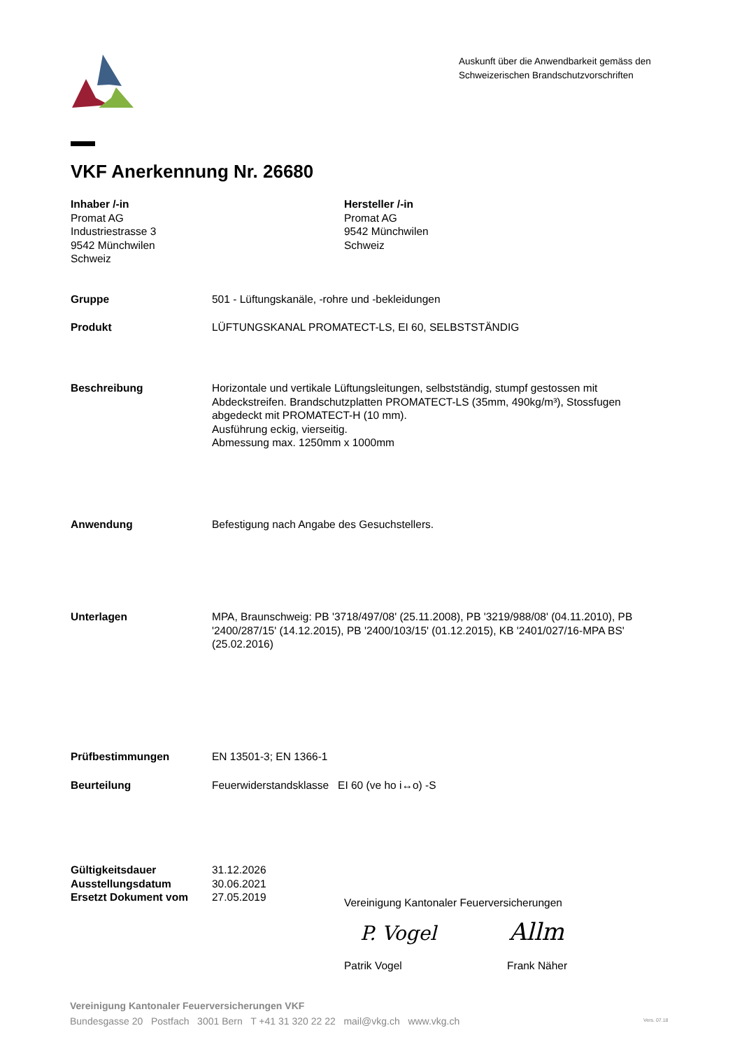Auskunft über die Anwendbarkeit gemäss den
Schweizerischen Brandschutzvorschriften
VKF Anerkennung Nr. 26680
Inhaber /-in
Promat AG
Industriestrasse 3
9542 Münchwilen
Schweiz
Hersteller /-in
Promat AG
9542 Münchwilen
Schweiz
Gruppe 501 - Lüftungskanäle, -rohre und -bekleidungen
Produkt LÜFTUNGSKANAL PROMATECT-LS, EI 60, SELBSTSTÄNDIG
Beschreibung Horizontale und vertikale Lüftungsleitungen, selbstständig, stumpf gestossen mit Abdeckstreifen. Brandschutzplatten PROMATECT-LS (35mm, 490kg/m³), Stossfugen abgedeckt mit PROMATECT-H (10 mm).
Ausführung eckig, vierseitig.
Abmessung max. 1250mm x 1000mm
Anwendung Befestigung nach Angabe des Gesuchstellers.
Unterlagen MPA, Braunschweig: PB '3718/497/08' (25.11.2008), PB '3219/988/08' (04.11.2010), PB '2400/287/15' (14.12.2015), PB '2400/103/15' (01.12.2015), KB '2401/027/16-MPA BS' (25.02.2016)
Prüfbestimmungen EN 13501-3; EN 1366-1
Beurteilung Feuerwiderstandsklasse EI 60 (ve ho i↔o) -S
Gültigkeitsdauer
Ausstellungsdatum
Ersetzt Dokument vom 31.12.2026
30.06.2021
27.05.2019
Vereinigung Kantonaler Feuerversicherungen
P. Vogel Allm
Patrik Vogel Frank Näher
Vereinigung Kantonaler Feuerversicherungen VKF
Bundesgasse 20 Postfach 3001 Bern T +41 31 320 22 22 mail@vkg.ch www.vkg.ch
Vers. 07.18